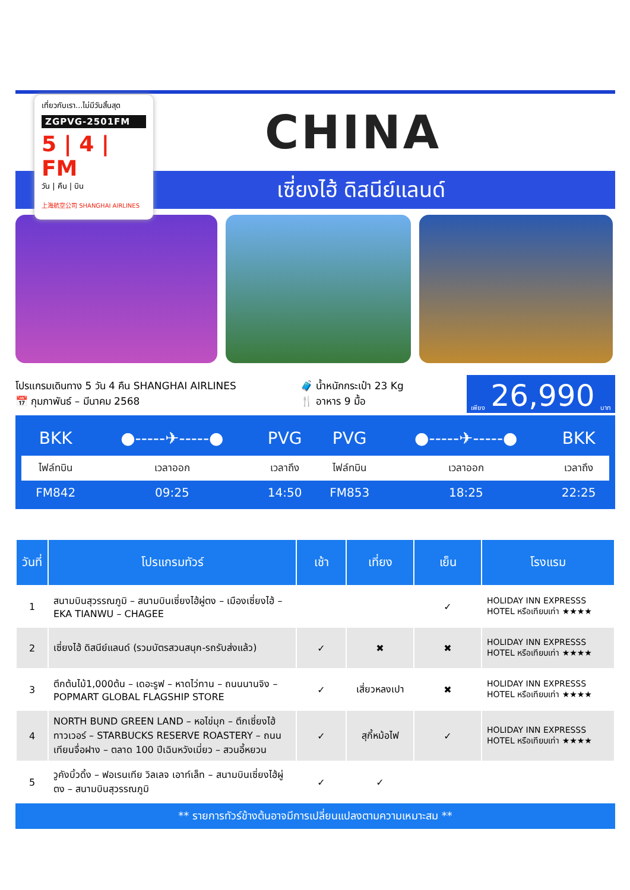เซี่ยงไฮ้ ดิสนีย์แลนด์
CHINA
เที่ยวกับเรา...ไม่มีวันสิ้นสุด
ZGPVG-2501FM
5 | 4 | FM
วัน | คืน | บิน
上海航空公司 SHANGHAI AIRLINES
โปรแกรมเดินทาง 5 วัน 4 คืน SHANGHAI AIRLINES
📅 กุมภาพันธ์ – มีนาคม 2568
🧳 น้ำหนักกระเป๋า 23 Kg
🍴 อาหาร 9 มื้อ
เพียง 26,990 บาท
| BKK | ●-----✈-----● | PVG | PVG | ●-----✈-----● | BKK |
| ไฟล์ทบิน | เวลาออก | เวลาถึง | ไฟล์ทบิน | เวลาออก | เวลาถึง |
| FM842 | 09:25 | 14:50 | FM853 | 18:25 | 22:25 |
| วันที่ | โปรแกรมทัวร์ | เช้า | เที่ยง | เย็น | โรงแรม |
| --- | --- | --- | --- | --- | --- |
| 1 | สนามบินสุวรรณภูมิ – สนามบินเซี่ยงไฮ้ผู่ตง – เมืองเซี่ยงไฮ้ – EKA TIANWU – CHAGEE | | | ✓ | HOLIDAY INN EXPRESSS HOTEL หรือเทียบเท่า ★★★★ |
| 2 | เซี่ยงไฮ้ ดิสนีย์แลนด์ (รวมบัตรสวนสนุก-รถรับส่งแล้ว) | ✓ | ✖ | ✖ | HOLIDAY INN EXPRESSS HOTEL หรือเทียบเท่า ★★★★ |
| 3 | ตึกต้นไม้1,000ต้น – เดอะรูฟ – หาดไว่ทาน – ถนนนานจิง – POPMART GLOBAL FLAGSHIP STORE | ✓ | เสี่ยวหลงเปา | ✖ | HOLIDAY INN EXPRESSS HOTEL หรือเทียบเท่า ★★★★ |
| 4 | NORTH BUND GREEN LAND – หอไข่มุก – ตึกเซี่ยงไฮ้ทาวเวอร์ – STARBUCKS RESERVE ROASTERY – ถนนเทียนจื่อฝาง – ตลาด 100 ปีเฉินหวังเมี่ยว – สวนอี้หยวน | ✓ | สุกี้หม้อไฟ | ✓ | HOLIDAY INN EXPRESSS HOTEL หรือเทียบเท่า ★★★★ |
| 5 | วูคังบิ้วดิ้ง – ฟอเรนเทีย วิลเลจ เอาท์เล็ท – สนามบินเซี่ยงไฮ้ผู่ตง – สนามบินสุวรรณภูมิ | ✓ | ✓ | | |
** รายการทัวร์ข้างต้นอาจมีการเปลี่ยนแปลงตามความเหมาะสม **